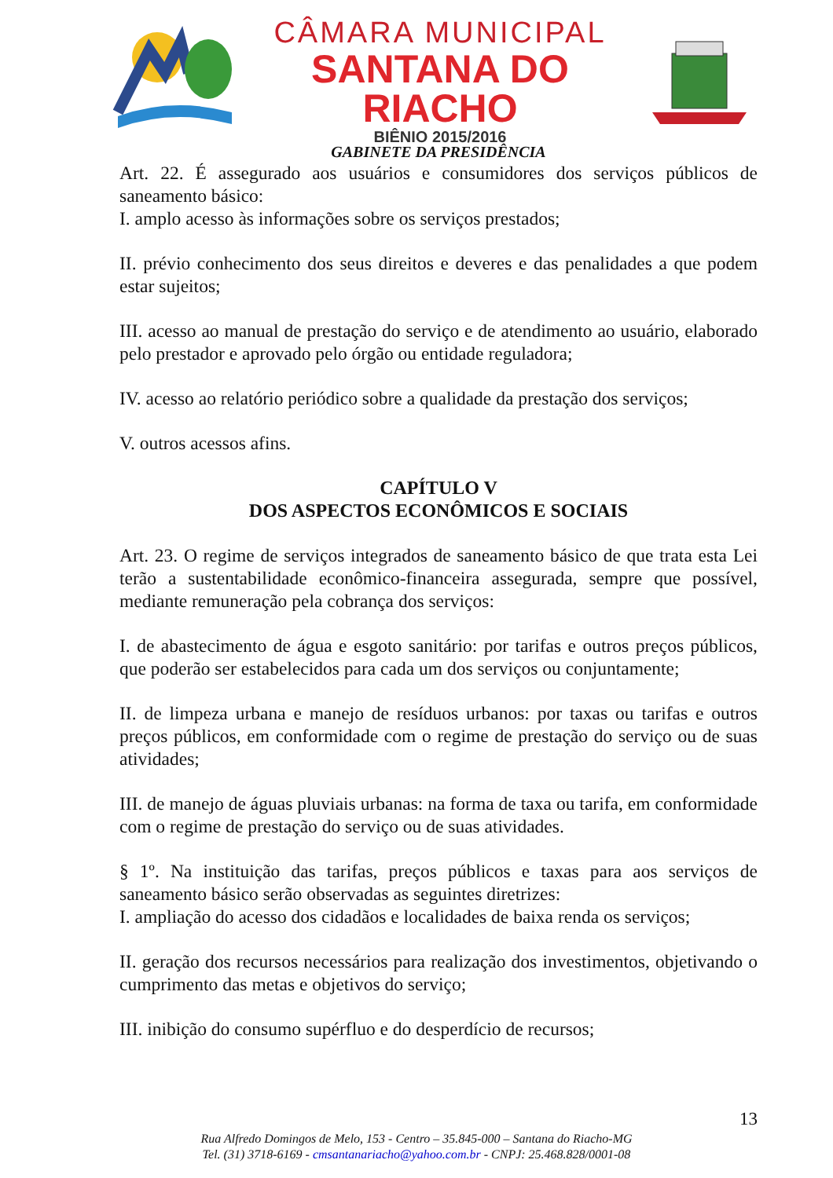CÂMARA MUNICIPAL
SANTANA DO RIACHO
BIÊNIO 2015/2016
GABINETE DA PRESIDÊNCIA
Art. 22. É assegurado aos usuários e consumidores dos serviços públicos de saneamento básico:
I. amplo acesso às informações sobre os serviços prestados;
II. prévio conhecimento dos seus direitos e deveres e das penalidades a que podem estar sujeitos;
III. acesso ao manual de prestação do serviço e de atendimento ao usuário, elaborado pelo prestador e aprovado pelo órgão ou entidade reguladora;
IV. acesso ao relatório periódico sobre a qualidade da prestação dos serviços;
V. outros acessos afins.
CAPÍTULO V
DOS ASPECTOS ECONÔMICOS E SOCIAIS
Art. 23. O regime de serviços integrados de saneamento básico de que trata esta Lei terão a sustentabilidade econômico-financeira assegurada, sempre que possível, mediante remuneração pela cobrança dos serviços:
I. de abastecimento de água e esgoto sanitário: por tarifas e outros preços públicos, que poderão ser estabelecidos para cada um dos serviços ou conjuntamente;
II. de limpeza urbana e manejo de resíduos urbanos: por taxas ou tarifas e outros preços públicos, em conformidade com o regime de prestação do serviço ou de suas atividades;
III. de manejo de águas pluviais urbanas: na forma de taxa ou tarifa, em conformidade com o regime de prestação do serviço ou de suas atividades.
§ 1º. Na instituição das tarifas, preços públicos e taxas para aos serviços de saneamento básico serão observadas as seguintes diretrizes:
I. ampliação do acesso dos cidadãos e localidades de baixa renda os serviços;
II. geração dos recursos necessários para realização dos investimentos, objetivando o cumprimento das metas e objetivos do serviço;
III. inibição do consumo supérfluo e do desperdício de recursos;
13
Rua Alfredo Domingos de Melo, 153 - Centro – 35.845-000 – Santana do Riacho-MG
Tel. (31) 3718-6169 - cmsantanariacho@yahoo.com.br - CNPJ: 25.468.828/0001-08